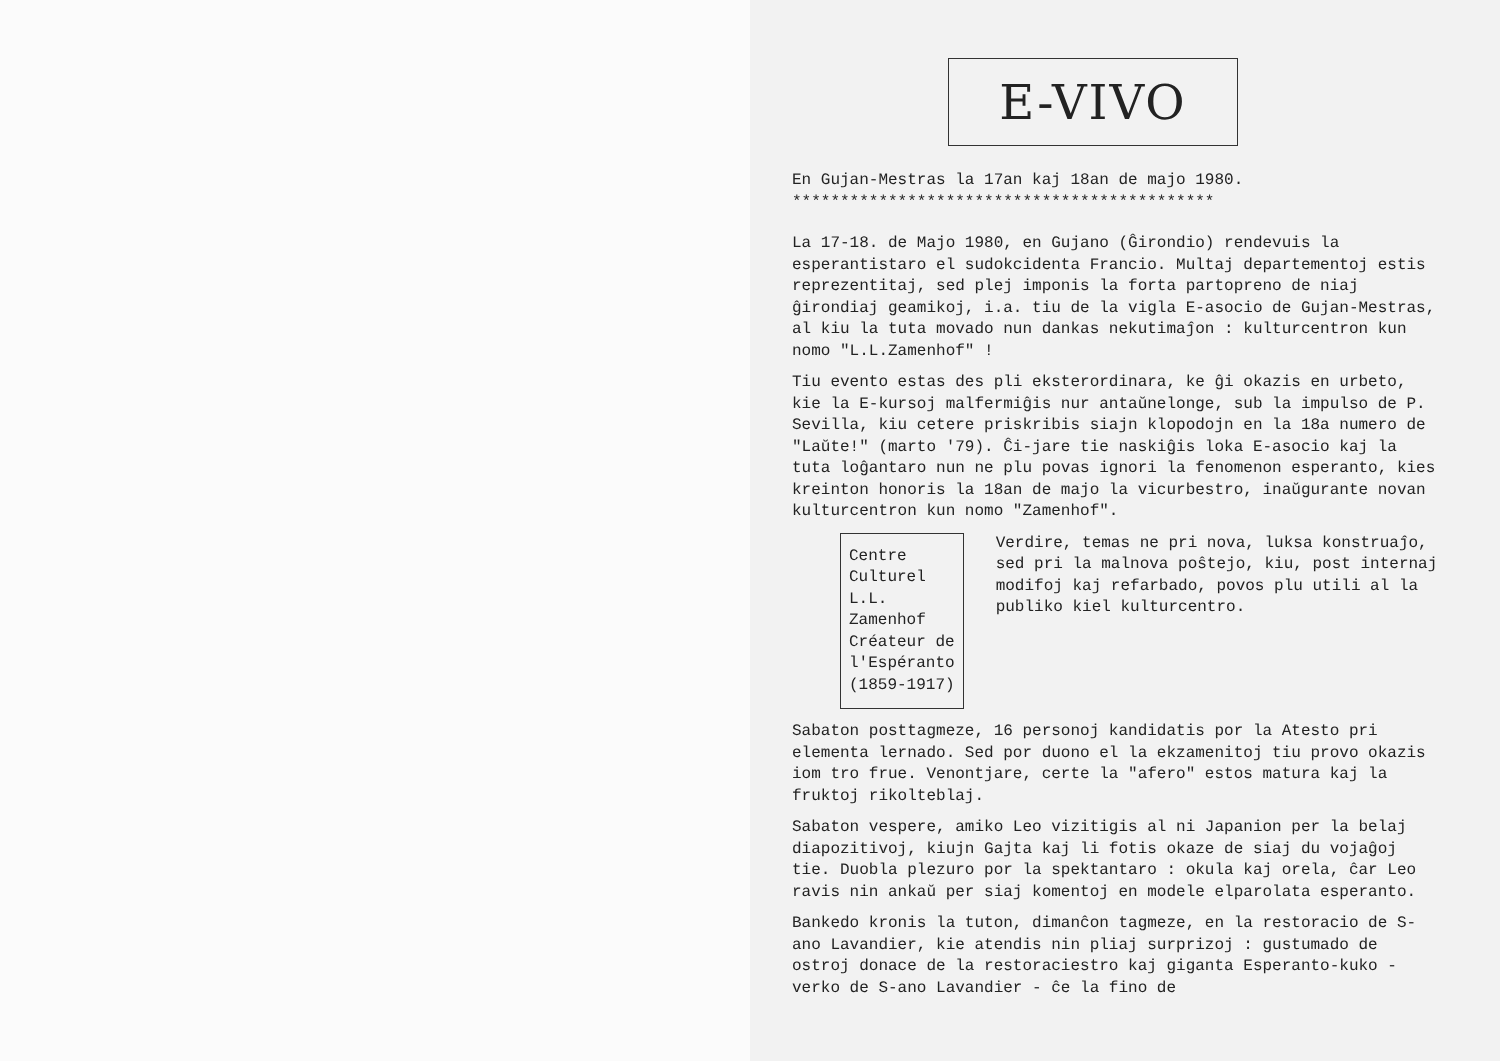E-VIVO
En Gujan-Mestras la 17an kaj 18an de majo 1980.
********************************************
La 17-18. de Majo 1980, en Gujano (Ĝirondio) rendevuis la esperantistaro el sudokcidenta Francio. Multaj departementoj estis reprezentitaj, sed plej imponis la forta partopreno de niaj ĝirondiaj geamikoj, i.a. tiu de la vigla E-asocio de Gujan-Mestras, al kiu la tuta movado nun dankas nekutimaĵon : kulturcentron kun nomo "L.L.Zamenhof" !
Tiu evento estas des pli eksterordinara, ke ĝi okazis en urbeto, kie la E-kursoj malfermiĝis nur antaŭnelonge, sub la impulso de P. Sevilla, kiu cetere priskribis siajn klopodojn en la 18a numero de "Laŭte!" (marto '79). Ĉi-jare tie naskiĝis loka E-asocio kaj la tuta loĝantaro nun ne plu povas ignori la fenomenon esperanto, kies kreinton honoris la 18an de majo la vicurbestro, inaŭgurante novan kulturcentron kun nomo "Zamenhof".
Centre Culturel
L.L. Zamenhof
Créateur de
l'Espéranto
(1859-1917)
Verdire, temas ne pri nova, luksa konstruaĵo, sed pri la malnova poŝtejo, kiu, post internaj modifoj kaj refarbado, povos plu utili al la publiko kiel kulturcentro.
Sabaton posttagmeze, 16 personoj kandidatis por la Atesto pri elementa lernado. Sed por duono el la ekzamenitoj tiu provo okazis iom tro frue. Venontjare, certe la "afero" estos matura kaj la fruktoj rikolteblaj.
Sabaton vespere, amiko Leo vizitigis al ni Japanion per la belaj diapozitivoj, kiujn Gajta kaj li fotis okaze de siaj du vojaĝoj tie. Duobla plezuro por la spektantaro : okula kaj orela, ĉar Leo ravis nin ankaŭ per siaj komentoj en modele elparolata esperanto.
Bankedo kronis la tuton, dimanĉon tagmeze, en la restoracio de S-ano Lavandier, kie atendis nin pliaj surprizoj : gustumado de ostroj donace de la restoraciestro kaj giganta Esperanto-kuko - verko de S-ano Lavandier - ĉe la fino de